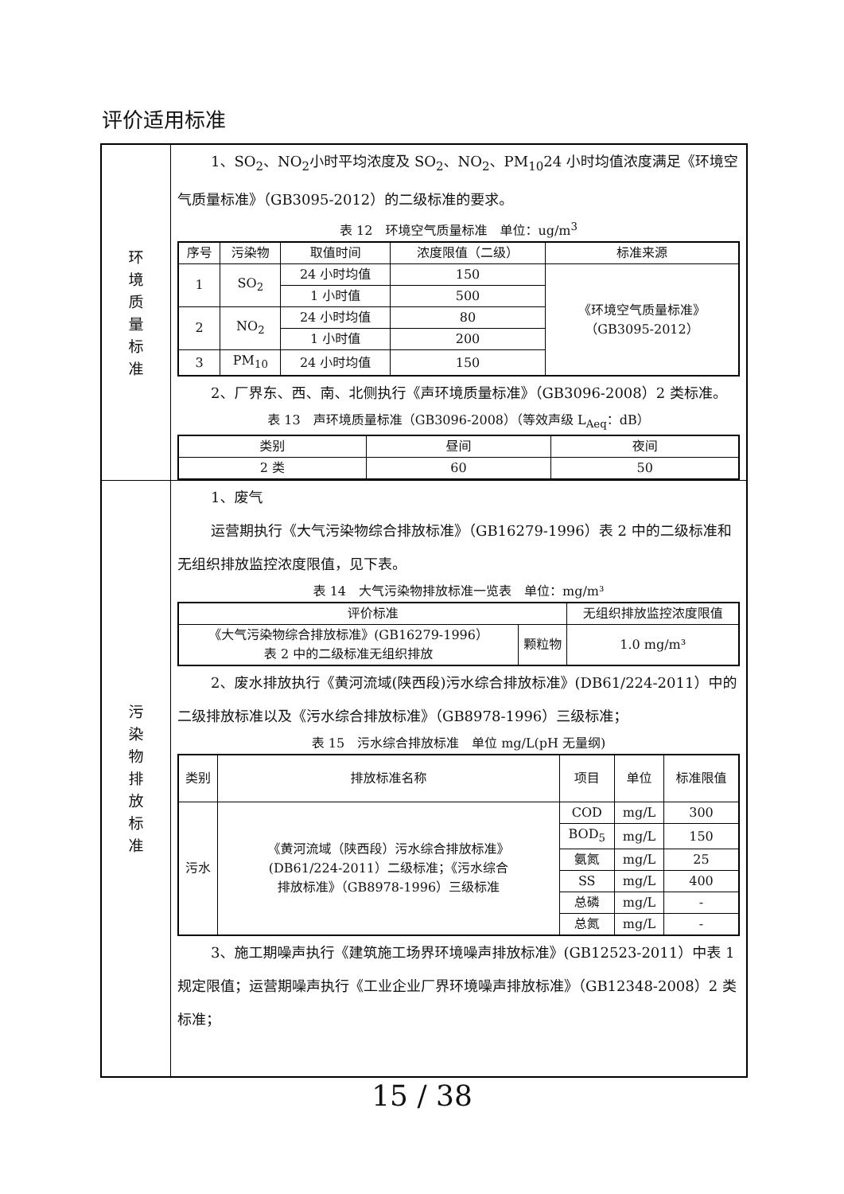评价适用标准
| 环 境 质 量 标 准 | 1、SO<sub>2</sub>、NO<sub>2</sub>小时平均浓度及 SO<sub>2</sub>、NO<sub>2</sub>、PM<sub>10</sub>24 小时均值浓度满足《环境空气质量标准》（GB3095-2012）的二级标准的要求。 表 12 环境空气质量标准 单位：ug/m<sup>3</sup> / 序号 / 污染物 / 取值时间 / 浓度限值（二级） / 标准来源 / / --- / --- / --- / --- / --- / / 1 / SO<sub>2</sub> / 24 小时均值 / 150 / 《环境空气质量标准》 （GB3095-2012） / / / / 1 小时值 / 500 / / / 2 / NO<sub>2</sub> / 24 小时均值 / 80 / / / / / 1 小时值 / 200 / / / 3 / PM<sub>10</sub> / 24 小时均值 / 150 / / 2、厂界东、西、南、北侧执行《声环境质量标准》（GB3096-2008）2 类标准。 表 13 声环境质量标准（GB3096-2008）（等效声级 L<sub>Aeq</sub>：dB） / 类别 / 昼间 / 夜间 / / --- / --- / --- / / 2 类 / 60 / 50 / |
| 污 染 物 排 放 标 准 | 1、废气 运营期执行《大气污染物综合排放标准》（GB16279-1996）表 2 中的二级标准和无组织排放监控浓度限值，见下表。 表 14 大气污染物排放标准一览表 单位：mg/m³ / 评价标准 / / 无组织排放监控浓度限值 / / --- / --- / --- / / 《大气污染物综合排放标准》(GB16279-1996） 表 2 中的二级标准无组织排放 / 颗粒物 / 1.0 mg/m³ / 2、废水排放执行《黄河流域(陕西段)污水综合排放标准》(DB61/224-2011）中的二级排放标准以及《污水综合排放标准》（GB8978-1996）三级标准； 表 15 污水综合排放标准 单位 mg/L(pH 无量纲) / 类别 / 排放标准名称 / 项目 / 单位 / 标准限值 / / --- / --- / --- / --- / --- / / 污水 / 《黄河流域（陕西段）污水综合排放标准》 (DB61/224-2011）二级标准；《污水综合 排放标准》（GB8978-1996）三级标准 / COD / mg/L / 300 / / / / BOD<sub>5</sub> / mg/L / 150 / / / / 氨氮 / mg/L / 25 / / / / SS / mg/L / 400 / / / / 总磷 / mg/L / - / / / / 总氮 / mg/L / - / 3、施工期噪声执行《建筑施工场界环境噪声排放标准》(GB12523-2011）中表 1 规定限值；运营期噪声执行《工业企业厂界环境噪声排放标准》（GB12348-2008）2 类标准； |
15 / 38